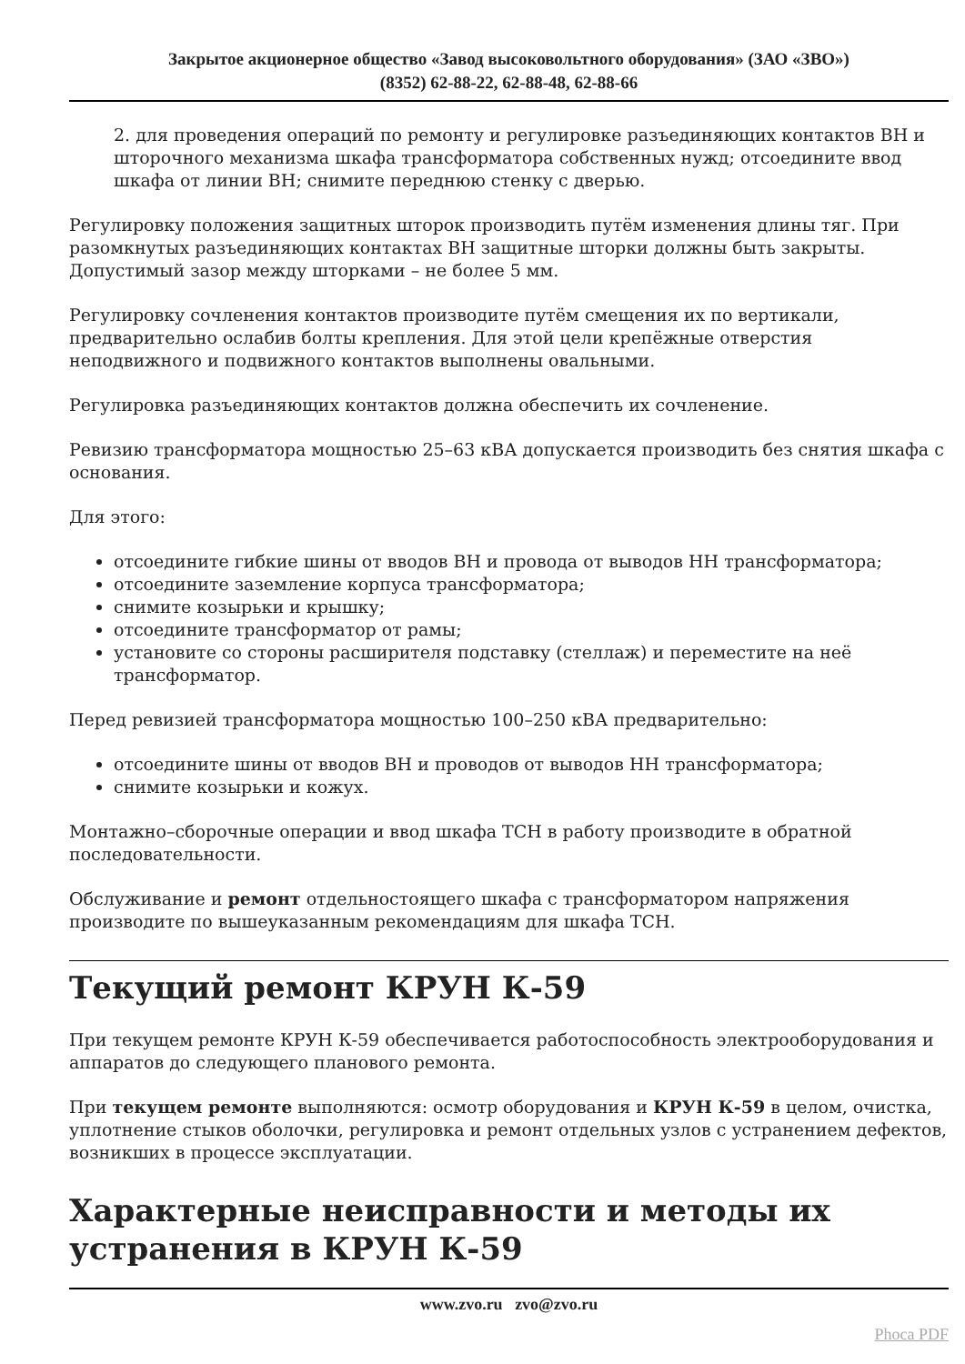Закрытое акционерное общество «Завод высоковольтного оборудования» (ЗАО «ЗВО»)
(8352) 62-88-22, 62-88-48, 62-88-66
2. для проведения операций по ремонту и регулировке разъединяющих контактов ВН и шторочного механизма шкафа трансформатора собственных нужд; отсоедините ввод шкафа от линии ВН; снимите переднюю стенку с дверью.
Регулировку положения защитных шторок производить путём изменения длины тяг. При разомкнутых разъединяющих контактах ВН защитные шторки должны быть закрыты. Допустимый зазор между шторками – не более 5 мм.
Регулировку сочленения контактов производите путём смещения их по вертикали, предварительно ослабив болты крепления. Для этой цели крепёжные отверстия неподвижного и подвижного контактов выполнены овальными.
Регулировка разъединяющих контактов должна обеспечить их сочленение.
Ревизию трансформатора мощностью 25–63 кВА допускается производить без снятия шкафа с основания.
Для этого:
отсоедините гибкие шины от вводов ВН и провода от выводов НН трансформатора;
отсоедините заземление корпуса трансформатора;
снимите козырьки и крышку;
отсоедините трансформатор от рамы;
установите со стороны расширителя подставку (стеллаж) и переместите на неё трансформатор.
Перед ревизией трансформатора мощностью 100–250 кВА предварительно:
отсоедините шины от вводов ВН и проводов от выводов НН трансформатора;
снимите козырьки и кожух.
Монтажно–сборочные операции и ввод шкафа ТСН в работу производите в обратной последовательности.
Обслуживание и ремонт отдельностоящего шкафа с трансформатором напряжения производите по вышеуказанным рекомендациям для шкафа ТСН.
Текущий ремонт КРУН К-59
При текущем ремонте КРУН К-59 обеспечивается работоспособность электрооборудования и аппаратов до следующего планового ремонта.
При текущем ремонте выполняются: осмотр оборудования и КРУН К-59 в целом, очистка, уплотнение стыков оболочки, регулировка и ремонт отдельных узлов с устранением дефектов, возникших в процессе эксплуатации.
Характерные неисправности и методы их устранения в КРУН К-59
www.zvo.ru zvo@zvo.ru
Phoca PDF